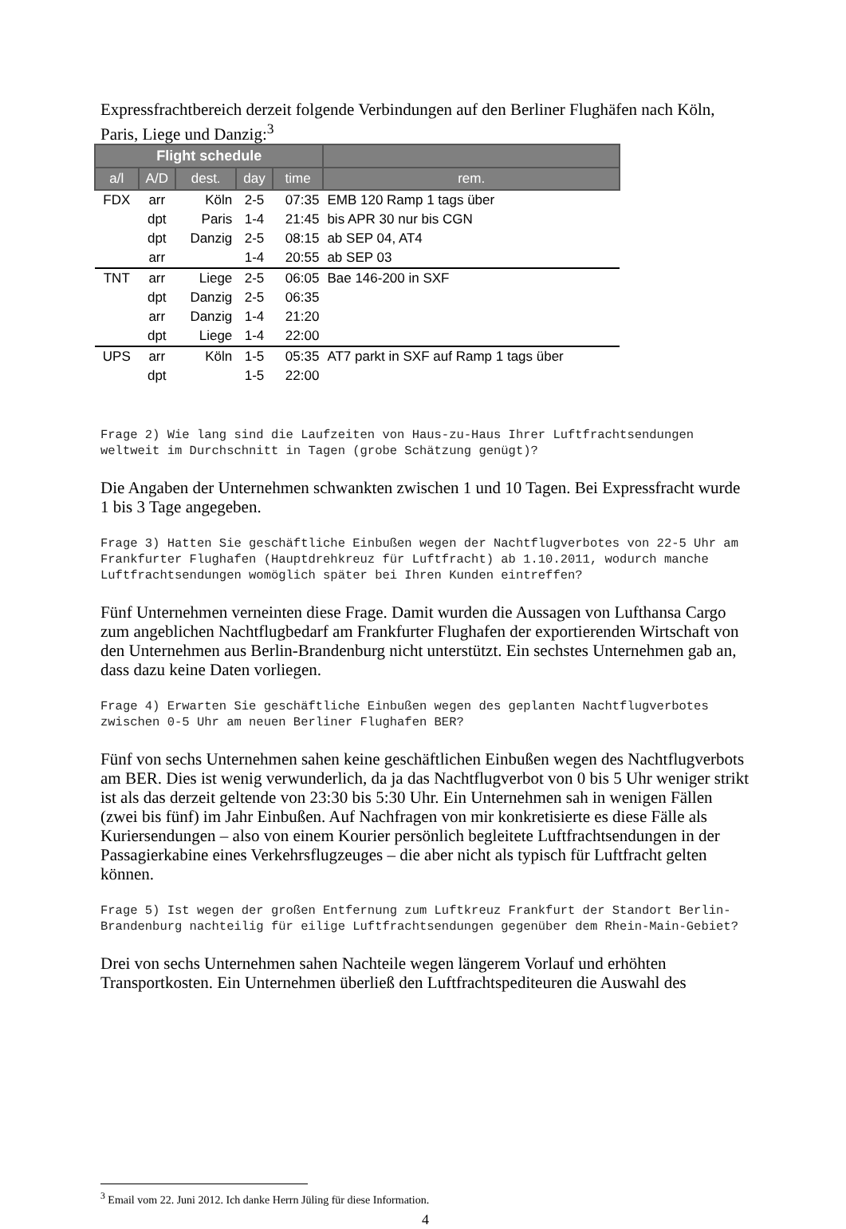Expressfrachtbereich derzeit folgende Verbindungen auf den Berliner Flughäfen nach Köln, Paris, Liege und Danzig:<sup>3</sup>
| Flight schedule | | | | | |
| --- | --- | --- | --- | --- | --- |
| a/l | A/D | dest. | day | time | rem. |
| FDX | arr | Köln | 2-5 | 07:35 | EMB 120 Ramp 1 tags über |
| | dpt | Paris | 1-4 | 21:45 | bis APR 30 nur bis CGN |
| | dpt | Danzig | 2-5 | 08:15 | ab SEP 04, AT4 |
| | arr | | 1-4 | 20:55 | ab SEP 03 |
| TNT | arr | Liege | 2-5 | 06:05 | Bae 146-200 in SXF |
| | dpt | Danzig | 2-5 | 06:35 | |
| | arr | Danzig | 1-4 | 21:20 | |
| | dpt | Liege | 1-4 | 22:00 | |
| UPS | arr | Köln | 1-5 | 05:35 | AT7 parkt in SXF auf Ramp 1 tags über |
| | dpt | | 1-5 | 22:00 | |
Frage 2) Wie lang sind die Laufzeiten von Haus-zu-Haus Ihrer Luftfrachtsendungen weltweit im Durchschnitt in Tagen (grobe Schätzung genügt)?
Die Angaben der Unternehmen schwankten zwischen 1 und 10 Tagen. Bei Expressfracht wurde 1 bis 3 Tage angegeben.
Frage 3) Hatten Sie geschäftliche Einbußen wegen der Nachtflugverbotes von 22-5 Uhr am Frankfurter Flughafen (Hauptdrehkreuz für Luftfracht) ab 1.10.2011, wodurch manche Luftfrachtsendungen womöglich später bei Ihren Kunden eintreffen?
Fünf Unternehmen verneinten diese Frage. Damit wurden die Aussagen von Lufthansa Cargo zum angeblichen Nachtflugbedarf am Frankfurter Flughafen der exportierenden Wirtschaft von den Unternehmen aus Berlin-Brandenburg nicht unterstützt. Ein sechstes Unternehmen gab an, dass dazu keine Daten vorliegen.
Frage 4) Erwarten Sie geschäftliche Einbußen wegen des geplanten Nachtflugverbotes zwischen 0-5 Uhr am neuen Berliner Flughafen BER?
Fünf von sechs Unternehmen sahen keine geschäftlichen Einbußen wegen des Nachtflugverbots am BER. Dies ist wenig verwunderlich, da ja das Nachtflugverbot von 0 bis 5 Uhr weniger strikt ist als das derzeit geltende von 23:30 bis 5:30 Uhr. Ein Unternehmen sah in wenigen Fällen (zwei bis fünf) im Jahr Einbußen. Auf Nachfragen von mir konkretisierte es diese Fälle als Kuriersendungen – also von einem Kourier persönlich begleitete Luftfrachtsendungen in der Passagierkabine eines Verkehrsflugzeuges – die aber nicht als typisch für Luftfracht gelten können.
Frage 5) Ist wegen der großen Entfernung zum Luftkreuz Frankfurt der Standort Berlin-Brandenburg nachteilig für eilige Luftfrachtsendungen gegenüber dem Rhein-Main-Gebiet?
Drei von sechs Unternehmen sahen Nachteile wegen längerem Vorlauf und erhöhten Transportkosten. Ein Unternehmen überließ den Luftfrachtspediteuren die Auswahl des
<sup>3</sup> Email vom 22. Juni 2012. Ich danke Herrn Jüling für diese Information.
4